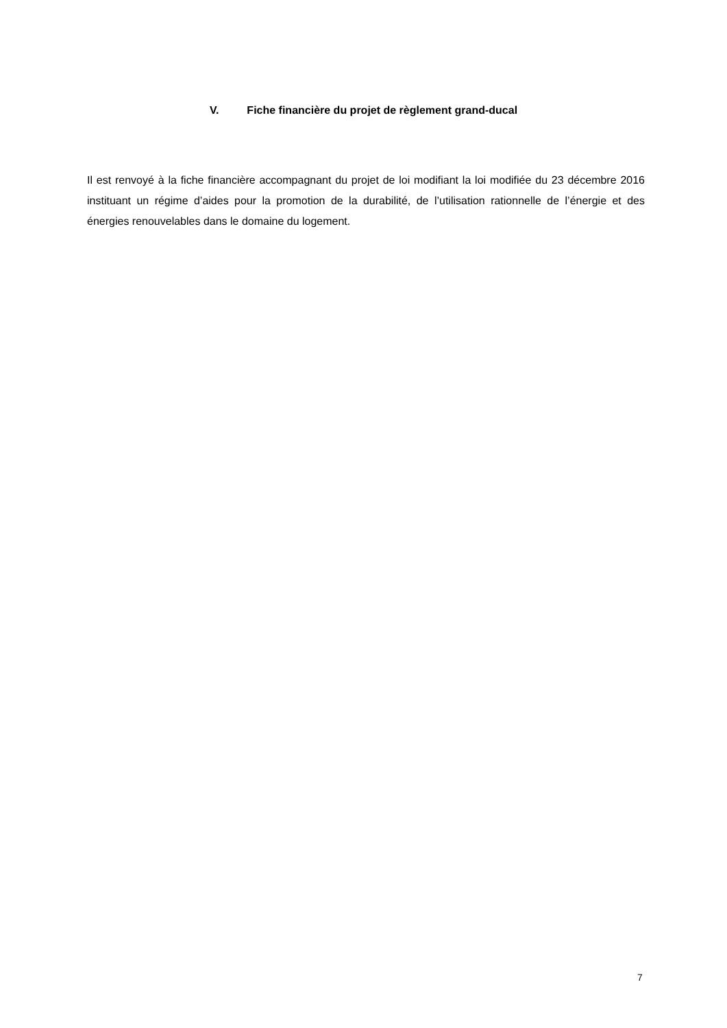V. Fiche financière du projet de règlement grand-ducal
Il est renvoyé à la fiche financière accompagnant du projet de loi modifiant la loi modifiée du 23 décembre 2016 instituant un régime d’aides pour la promotion de la durabilité, de l’utilisation rationnelle de l’énergie et des énergies renouvelables dans le domaine du logement.
7